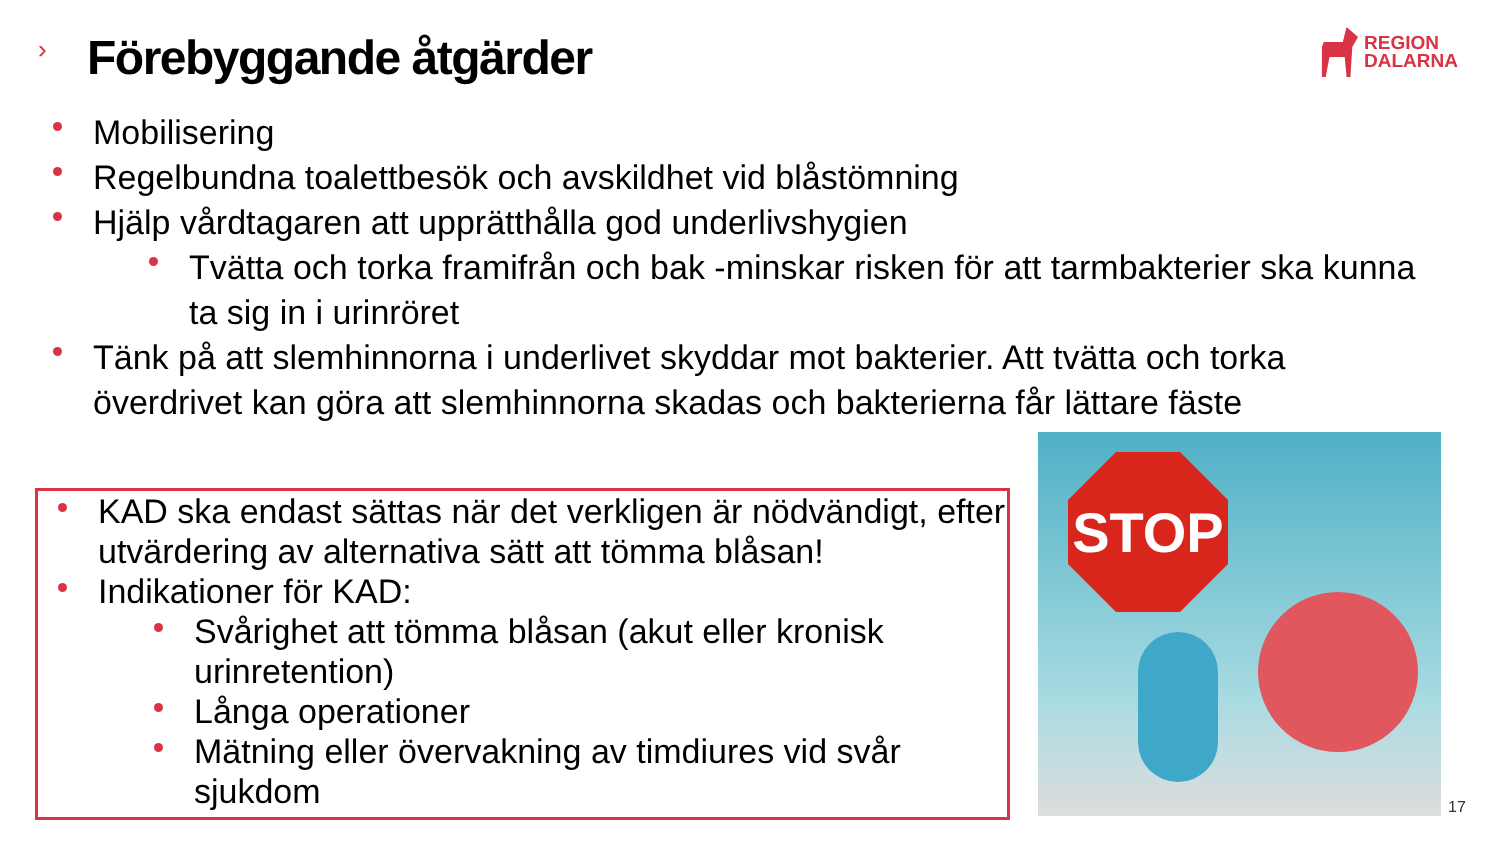› Förebyggande åtgärder
REGION
DALARNA
Mobilisering
Regelbundna toalettbesök och avskildhet vid blåstömning
Hjälp vårdtagaren att upprätthålla god underlivshygien
Tvätta och torka framifrån och bak -minskar risken för att tarmbakterier ska kunna ta sig in i urinröret
Tänk på att slemhinnorna i underlivet skyddar mot bakterier. Att tvätta och torka överdrivet kan göra att slemhinnorna skadas och bakterierna får lättare fäste
KAD ska endast sättas när det verkligen är nödvändigt, efter utvärdering av alternativa sätt att tömma blåsan!
Indikationer för KAD:
Svårighet att tömma blåsan (akut eller kronisk urinretention)
Långa operationer
Mätning eller övervakning av timdiures vid svår sjukdom
STOP
17